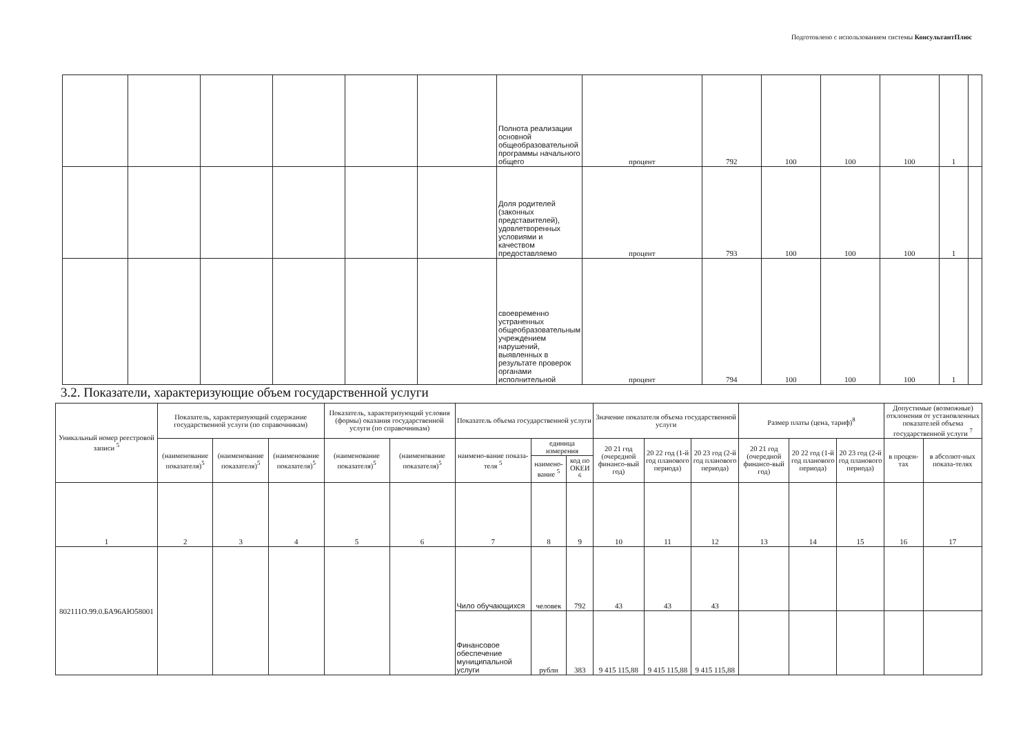Подготовлено с использованием системы КонсультантПлюс
| | | | | | | Полнота реализации основной общеобразовательной программы начального общего | процент | 792 | 100 | 100 | 100 | 1 | |
| | | | | | | Доля родителей (законных представителей), удовлетворенных условиями и качеством предоставляемо | процент | 793 | 100 | 100 | 100 | 1 | |
| | | | | | | своевременно устраненных общеобразовательным учреждением нарушений, выявленных в результате проверок органами исполнительной | процент | 794 | 100 | 100 | 100 | 1 | |
3.2. Показатели, характеризующие объем государственной услуги
| Уникальный номер реестровой записи <sup>5</sup> | Показатель, характеризующий содержание государственной услуги (по справочникам) | | | Показатель, характеризующий условия (формы) оказания государственной услуги (по справочникам) | | Показатель объема государственной услуги | | | Значение показателя объема государственной услуги | | | Размер платы (цена, тариф)<sup>8</sup> | | | Допустимые (возможные) отклонения от установленных показателей объема государственной услуги <sup>7</sup> | |
| --- | --- | --- | --- | --- | --- | --- | --- | --- | --- | --- | --- | --- | --- | --- | --- | --- |
| | (наименование показателя)<sup>5</sup> | (наименование показателя)<sup>5</sup> | (наименование показателя)<sup>5</sup> | (наименование показателя)<sup>5</sup> | (наименование показателя)<sup>5</sup> | наимено-вание показа-теля <sup>5</sup> | единица измерения | | 20 21 год (очередной финансо-вый год) | 20 22 год (1-й год планового периода) | 20 23 год (2-й год планового периода) | 20 21 год (очередной финансо-вый год) | 20 22 год (1-й год планового периода) | 20 23 год (2-й год планового периода) | в процен-тах | в абсолют-ных показа-телях |
| | | | | | | | наимено-вание <sup>5</sup> | код по ОКЕИ <sup>6</sup> | | | | | | | | |
| 1 | 2 | 3 | 4 | 5 | 6 | 7 | 8 | 9 | 10 | 11 | 12 | 13 | 14 | 15 | 16 | 17 |
| 802111О.99.0.БА96АЮ58001 | | | | | | Чило обучающихся | человек | 792 | 43 | 43 | 43 | | | | | |
| | | | | | | Финансовое обеспечение муниципальной услуги | рубли | 383 | 9 415 115,88 | 9 415 115,88 | 9 415 115,88 | | | | | |